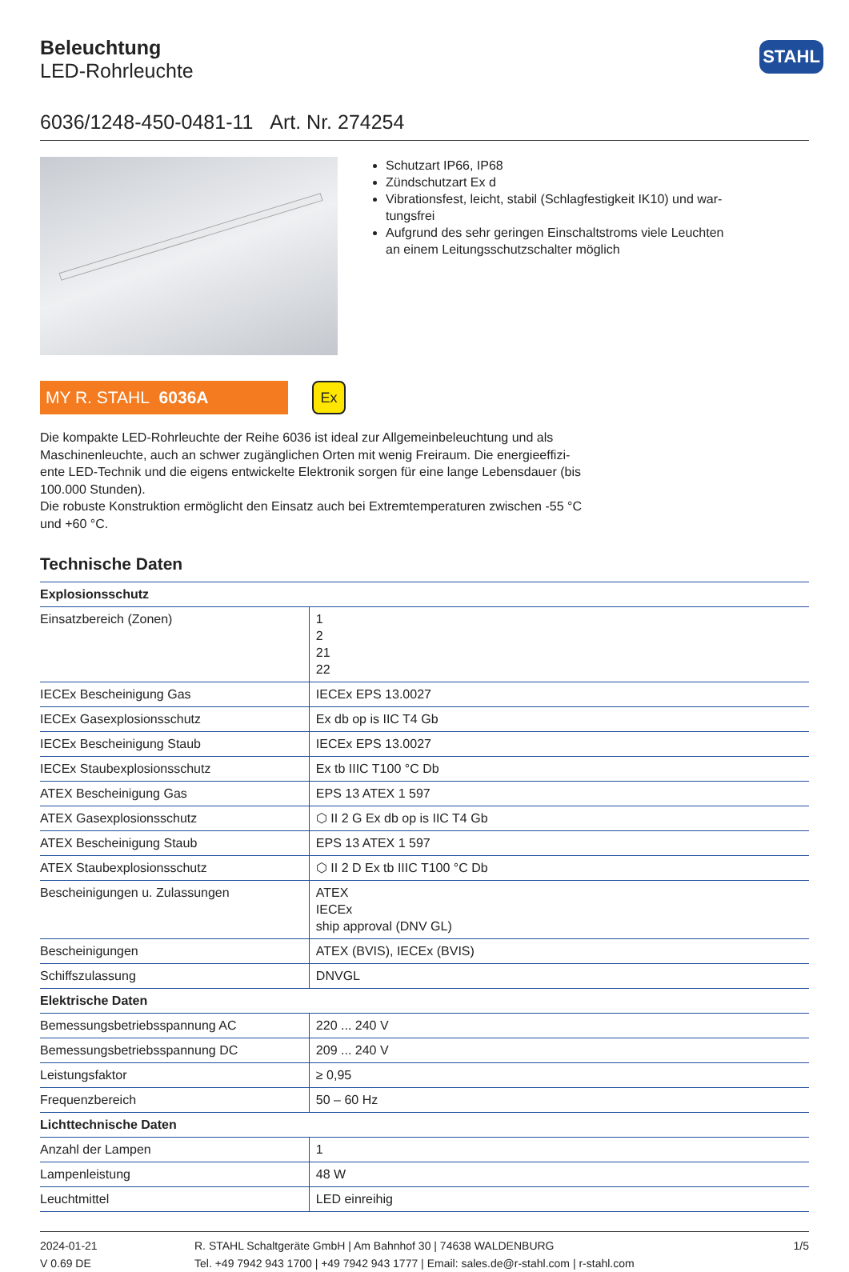STAHL
Beleuchtung
LED-Rohrleuchte
6036/1248-450-0481-11 Art. Nr. 274254
Schutzart IP66, IP68
Zündschutzart Ex d
Vibrationsfest, leicht, stabil (Schlagfestigkeit IK10) und war-tungsfrei
Aufgrund des sehr geringen Einschaltstroms viele Leuchten an einem Leitungsschutzschalter möglich
MY R. STAHL 6036A
Ex
Die kompakte LED-Rohrleuchte der Reihe 6036 ist ideal zur Allgemeinbeleuchtung und als Maschinenleuchte, auch an schwer zugänglichen Orten mit wenig Freiraum. Die energieeffizi-ente LED-Technik und die eigens entwickelte Elektronik sorgen für eine lange Lebensdauer (bis 100.000 Stunden).
Die robuste Konstruktion ermöglicht den Einsatz auch bei Extremtemperaturen zwischen -55 °C und +60 °C.
Technische Daten
| Explosionsschutz | |
| --- | --- |
| Einsatzbereich (Zonen) | 1 2 21 22 |
| IECEx Bescheinigung Gas | IECEx EPS 13.0027 |
| IECEx Gasexplosionsschutz | Ex db op is IIC T4 Gb |
| IECEx Bescheinigung Staub | IECEx EPS 13.0027 |
| IECEx Staubexplosionsschutz | Ex tb IIIC T100 °C Db |
| ATEX Bescheinigung Gas | EPS 13 ATEX 1 597 |
| ATEX Gasexplosionsschutz | ⬡ II 2 G Ex db op is IIC T4 Gb |
| ATEX Bescheinigung Staub | EPS 13 ATEX 1 597 |
| ATEX Staubexplosionsschutz | ⬡ II 2 D Ex tb IIIC T100 °C Db |
| Bescheinigungen u. Zulassungen | ATEX IECEx ship approval (DNV GL) |
| Bescheinigungen | ATEX (BVIS), IECEx (BVIS) |
| Schiffszulassung | DNVGL |
| Elektrische Daten | |
| Bemessungsbetriebsspannung AC | 220 ... 240 V |
| Bemessungsbetriebsspannung DC | 209 ... 240 V |
| Leistungsfaktor | ≥ 0,95 |
| Frequenzbereich | 50 – 60 Hz |
| Lichttechnische Daten | |
| Anzahl der Lampen | 1 |
| Lampenleistung | 48 W |
| Leuchtmittel | LED einreihig |
2024-01-21
V 0.69 DE
R. STAHL Schaltgeräte GmbH | Am Bahnhof 30 | 74638 WALDENBURG
Tel. +49 7942 943 1700 | +49 7942 943 1777 | Email: sales.de@r-stahl.com | r-stahl.com
1/5